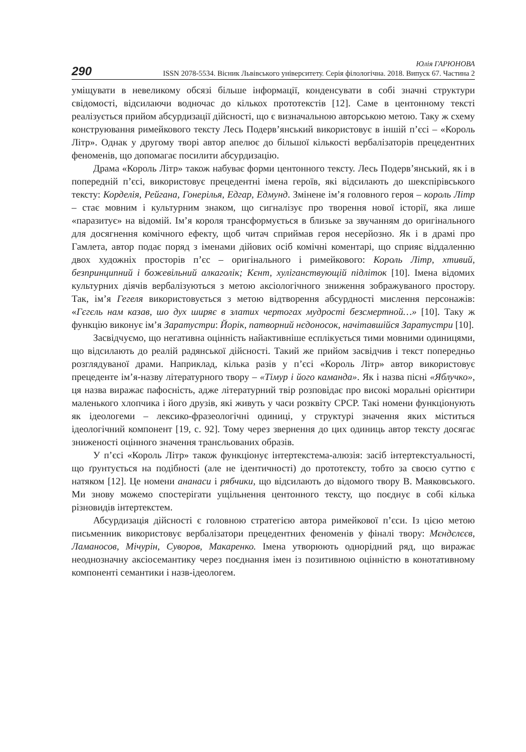290
Юлія ГАРЮНОВА
ISSN 2078-5534. Вісник Львівського університету. Серія філологічна. 2018. Випуск 67. Частина 2
уміщувати в невеликому обсязі більше інформації, конденсувати в собі значні структури свідомості, відсилаючи водночас до кількох прототекстів [12]. Саме в центонному тексті реалізується прийом абсурдизації дійсності, що є визначальною авторською метою. Таку ж схему конструювання римейкового тексту Лесь Подерв’янський використовує в іншій п’єсі – «Король Літр». Однак у другому творі автор апелює до більшої кількості вербалізаторів прецедентних феноменів, що допомагає посилити абсурдизацію.
Драма «Король Літр» також набуває форми центонного тексту. Лесь Подерв’янський, як і в попередній п’єсі, використовує прецедентні імена героїв, які відсилають до шекспірівського тексту: Корделія, Рейгана, Гонерілья, Едгар, Едмунд. Змінене ім’я головного героя – король Літр – стає мовним і культурним знаком, що сигналізує про творення нової історії, яка лише «паразитує» на відомій. Ім’я короля трансформується в близьке за звучанням до оригінального для досягнення комічного ефекту, щоб читач сприймав героя несерйозно. Як і в драмі про Гамлета, автор подає поряд з іменами дійових осіб комічні коментарі, що сприяє віддаленню двох художніх просторів п’єс – оригінального і римейкового: Король Літр, хтивий, безпринципний і божевільний алкаголік; Кєнт, хуліганствующій підліток [10]. Імена відомих культурних діячів вербалізуються з метою аксіологічного зниження зображуваного простору. Так, ім’я Гегеля використовується з метою відтворення абсурдності мислення персонажів: «Гєгєль нам казав, шо дух ширяє в златих чертогах мудрості безсмертной…» [10]. Таку ж функцію виконує ім’я Заратустри: Йорік, патворний нєдоносок, начітавшійся Заратустри [10].
Засвідчуємо, що негативна оцінність найактивніше есплікується тими мовними одиницями, що відсилають до реалій радянської дійсності. Такий же прийом засвідчив і текст попередньо розглядуваної драми. Наприклад, кілька разів у п’єсі «Король Літр» автор використовує прецеденте ім’я-назву літературного твору – «Тімур і його каманда». Як і назва пісні «Яблучко», ця назва виражає пафосність, адже літературний твір розповідає про високі моральні орієнтири маленького хлопчика і його друзів, які живуть у часи розквіту СРСР. Такі номени функціонують як ідеологеми – лексико-фразеологічні одиниці, у структурі значення яких міститься ідеологічний компонент [19, с. 92]. Тому через звернення до цих одиниць автор тексту досягає зниженості оцінного значення трансльованих образів.
У п’єсі «Король Літр» також функціонує інтертекстема-алюзія: засіб інтертекстуальності, що ґрунтується на подібності (але не ідентичності) до прототексту, тобто за своєю суттю є натяком [12]. Це номени ананаси і рябчики, що відсилають до відомого твору В. Маяковського. Ми знову можемо спостерігати ущільнення центонного тексту, що поєднує в собі кілька різновидів інтертекстем.
Абсурдизація дійсності є головною стратегією автора римейкової п’єси. Із цією метою письменник використовує вербалізатори прецедентних феноменів у фіналі твору: Мєндєлєєв, Ламаносов, Мічурін, Суворов, Макаренко. Імена утворюють однорідний ряд, що виражає неоднозначну аксіосемантику через поєднання імен із позитивною оцінністю в конотативному компоненті семантики і назв-ідеологем.